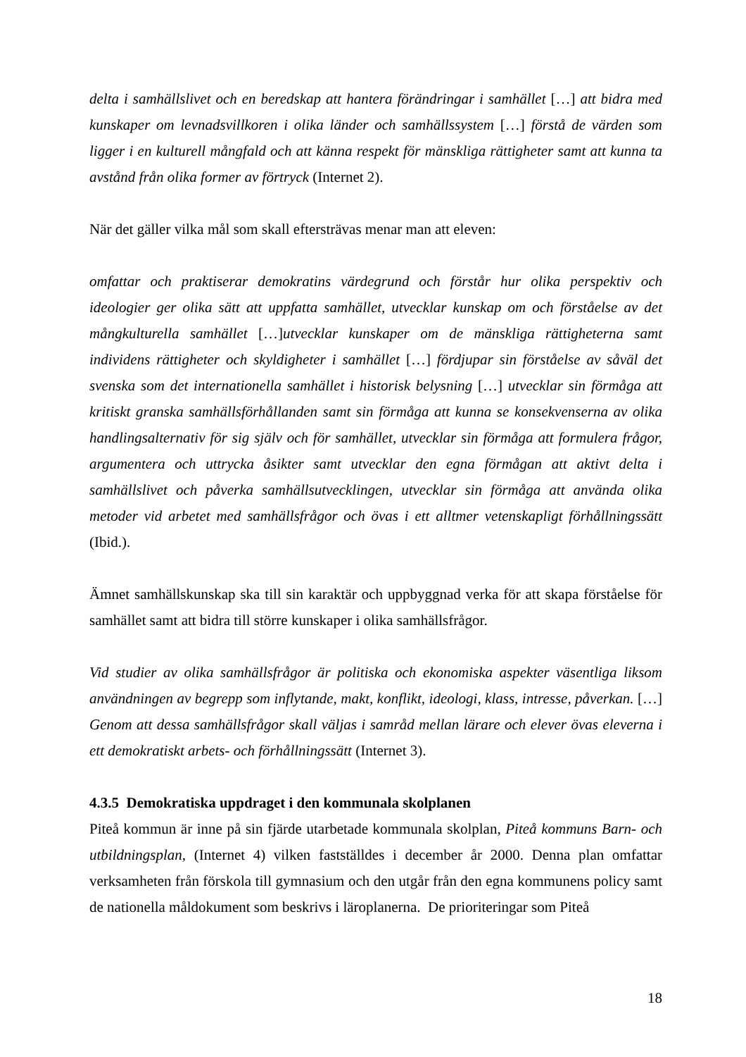delta i samhällslivet och en beredskap att hantera förändringar i samhället […] att bidra med kunskaper om levnadsvillkoren i olika länder och samhällssystem […] förstå de värden som ligger i en kulturell mångfald och att känna respekt för mänskliga rättigheter samt att kunna ta avstånd från olika former av förtryck (Internet 2).
När det gäller vilka mål som skall eftersträvas menar man att eleven:
omfattar och praktiserar demokratins värdegrund och förstår hur olika perspektiv och ideologier ger olika sätt att uppfatta samhället, utvecklar kunskap om och förståelse av det mångkulturella samhället […]utvecklar kunskaper om de mänskliga rättigheterna samt individens rättigheter och skyldigheter i samhället […] fördjupar sin förståelse av såväl det svenska som det internationella samhället i historisk belysning […] utvecklar sin förmåga att kritiskt granska samhällsförhållanden samt sin förmåga att kunna se konsekvenserna av olika handlingsalternativ för sig själv och för samhället, utvecklar sin förmåga att formulera frågor, argumentera och uttrycka åsikter samt utvecklar den egna förmågan att aktivt delta i samhällslivet och påverka samhällsutvecklingen, utvecklar sin förmåga att använda olika metoder vid arbetet med samhällsfrågor och övas i ett alltmer vetenskapligt förhållningssätt (Ibid.).
Ämnet samhällskunskap ska till sin karaktär och uppbyggnad verka för att skapa förståelse för samhället samt att bidra till större kunskaper i olika samhällsfrågor.
Vid studier av olika samhällsfrågor är politiska och ekonomiska aspekter väsentliga liksom användningen av begrepp som inflytande, makt, konflikt, ideologi, klass, intresse, påverkan. […] Genom att dessa samhällsfrågor skall väljas i samråd mellan lärare och elever övas eleverna i ett demokratiskt arbets- och förhållningssätt (Internet 3).
4.3.5 Demokratiska uppdraget i den kommunala skolplanen
Piteå kommun är inne på sin fjärde utarbetade kommunala skolplan, Piteå kommuns Barn- och utbildningsplan, (Internet 4) vilken fastställdes i december år 2000. Denna plan omfattar verksamheten från förskola till gymnasium och den utgår från den egna kommunens policy samt de nationella måldokument som beskrivs i läroplanerna. De prioriteringar som Piteå
18